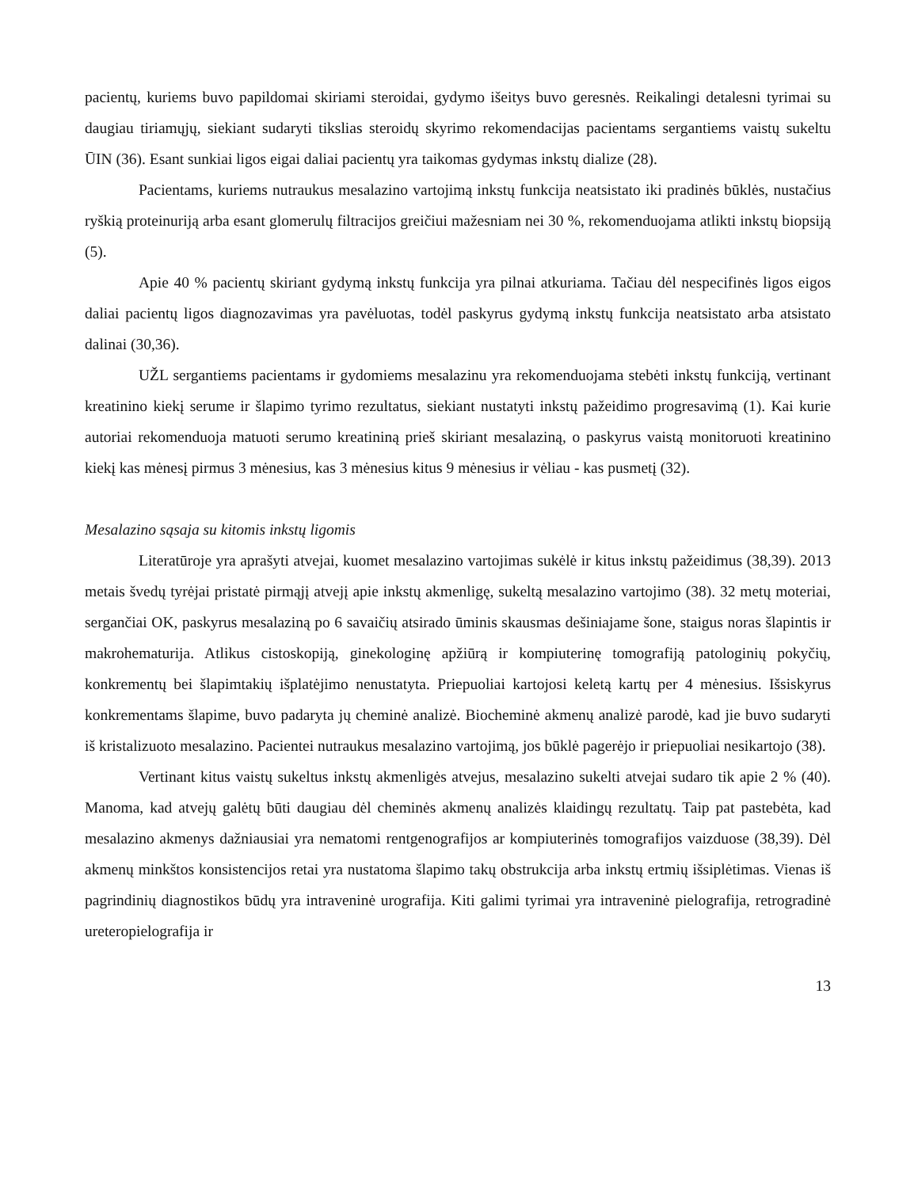pacientų, kuriems buvo papildomai skiriami steroidai, gydymo išeitys buvo geresnės. Reikalingi detalesni tyrimai su daugiau tiriamųjų, siekiant sudaryti tikslias steroidų skyrimo rekomendacijas pacientams sergantiems vaistų sukeltu ŪIN (36). Esant sunkiai ligos eigai daliai pacientų yra taikomas gydymas inkstų dialize (28).
Pacientams, kuriems nutraukus mesalazino vartojimą inkstų funkcija neatsistato iki pradinės būklės, nustačius ryškią proteinuriją arba esant glomerulų filtracijos greičiui mažesniam nei 30 %, rekomenduojama atlikti inkstų biopsiją (5).
Apie 40 % pacientų skiriant gydymą inkstų funkcija yra pilnai atkuriama. Tačiau dėl nespecifinės ligos eigos daliai pacientų ligos diagnozavimas yra pavėluotas, todėl paskyrus gydymą inkstų funkcija neatsistato arba atsistato dalinai (30,36).
UŽL sergantiems pacientams ir gydomiems mesalazinu yra rekomenduojama stebėti inkstų funkciją, vertinant kreatinino kiekį serume ir šlapimo tyrimo rezultatus, siekiant nustatyti inkstų pažeidimo progresavimą (1). Kai kurie autoriai rekomenduoja matuoti serumo kreatininą prieš skiriant mesalaziną, o paskyrus vaistą monitoruoti kreatinino kiekį kas mėnesį pirmus 3 mėnesius, kas 3 mėnesius kitus 9 mėnesius ir vėliau - kas pusmetį (32).
Mesalazino sąsaja su kitomis inkstų ligomis
Literatūroje yra aprašyti atvejai, kuomet mesalazino vartojimas sukėlė ir kitus inkstų pažeidimus (38,39). 2013 metais švedų tyrėjai pristatė pirmąjį atvejį apie inkstų akmenligę, sukeltą mesalazino vartojimo (38). 32 metų moteriai, sergančiai OK, paskyrus mesalaziną po 6 savaičių atsirado ūminis skausmas dešiniajame šone, staigus noras šlapintis ir makrohematurija. Atlikus cistoskopiją, ginekologinę apžiūrą ir kompiuterinę tomografiją patologinių pokyčių, konkrementų bei šlapimtakių išplatėjimo nenustatyta. Priepuoliai kartojosi keletą kartų per 4 mėnesius. Išsiskyrus konkrementams šlapime, buvo padaryta jų cheminė analizė. Biocheminė akmenų analizė parodė, kad jie buvo sudaryti iš kristalizuoto mesalazino. Pacientei nutraukus mesalazino vartojimą, jos būklė pagerėjo ir priepuoliai nesikartojo (38).
Vertinant kitus vaistų sukeltus inkstų akmenligės atvejus, mesalazino sukelti atvejai sudaro tik apie 2 % (40). Manoma, kad atvejų galėtų būti daugiau dėl cheminės akmenų analizės klaidingų rezultatų. Taip pat pastebėta, kad mesalazino akmenys dažniausiai yra nematomi rentgenografijos ar kompiuterinės tomografijos vaizduose (38,39). Dėl akmenų minkštos konsistencijos retai yra nustatoma šlapimo takų obstrukcija arba inkstų ertmių išsiplėtimas. Vienas iš pagrindinių diagnostikos būdų yra intraveninė urografija. Kiti galimi tyrimai yra intraveninė pielografija, retrogradinė ureteropielografija ir
13